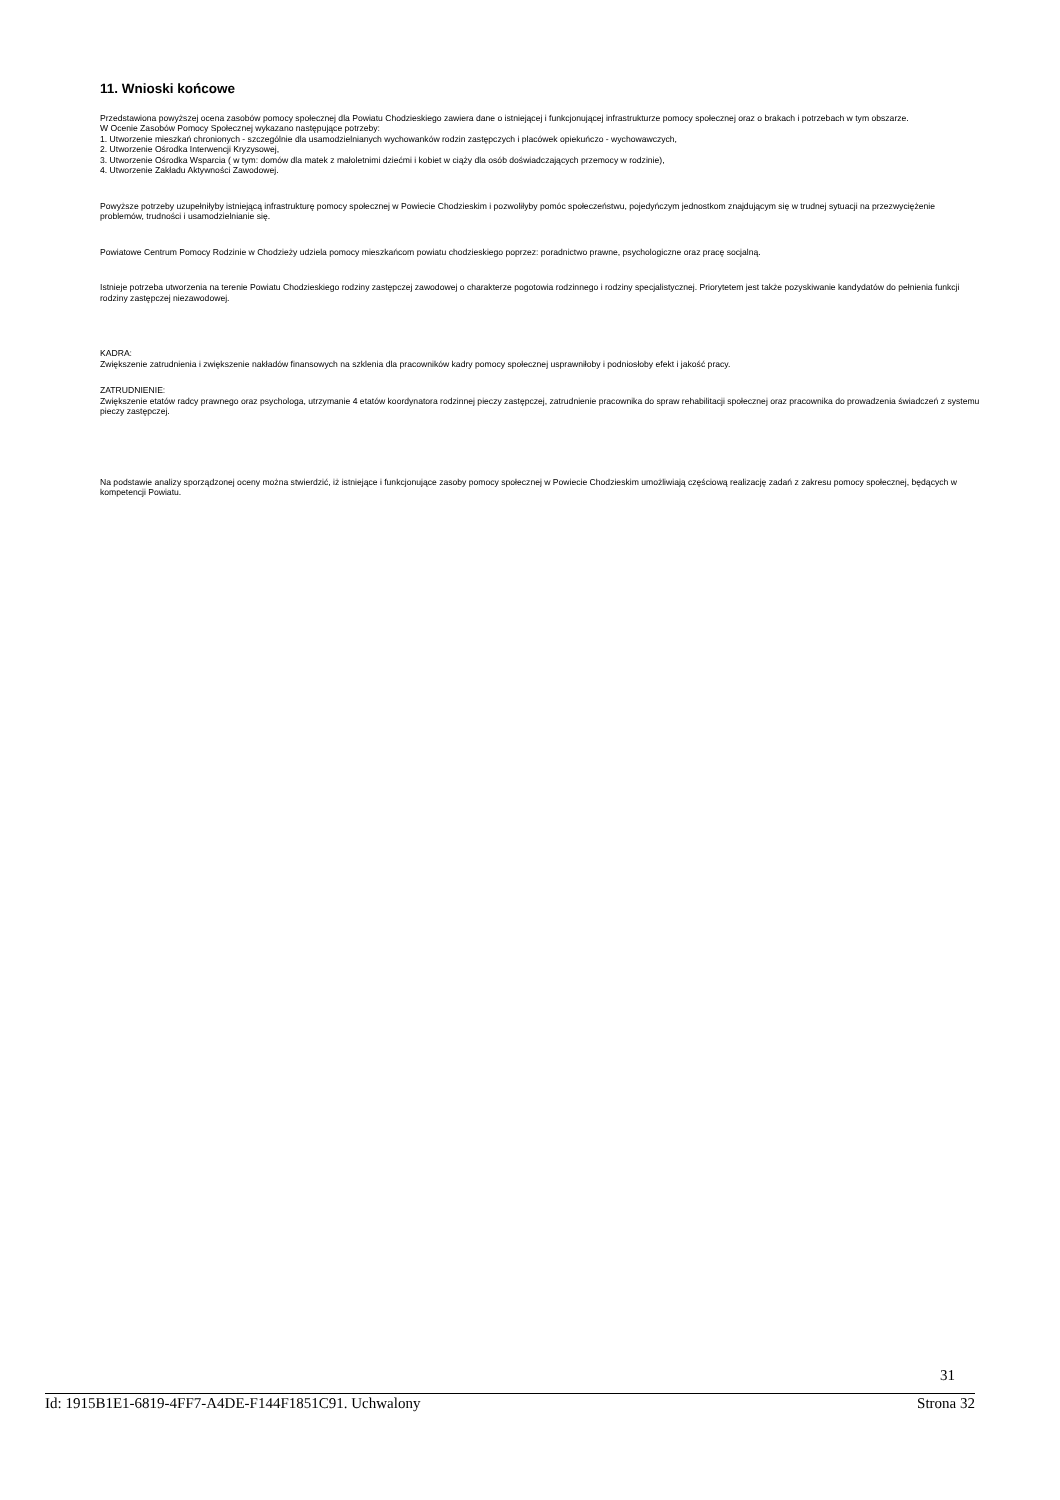11. Wnioski końcowe
Przedstawiona powyższej ocena zasobów pomocy społecznej dla Powiatu Chodzieskiego zawiera dane o istniejącej i funkcjonującej infrastrukturze pomocy społecznej oraz o brakach i potrzebach w tym obszarze.
W Ocenie Zasobów Pomocy Społecznej wykazano następujące potrzeby:
1. Utworzenie mieszkań chronionych - szczególnie dla usamodzielnianych wychowanków rodzin zastępczych i placówek opiekuńczo - wychowawczych,
2. Utworzenie Ośrodka Interwencji Kryzysowej,
3. Utworzenie Ośrodka Wsparcia ( w tym: domów dla matek z małoletnimi dziećmi i kobiet w ciąży dla osób doświadczających przemocy w rodzinie),
4. Utworzenie Zakładu Aktywności Zawodowej.
Powyższe potrzeby uzupełniłyby istniejącą infrastrukturę pomocy społecznej w Powiecie Chodzieskim i pozwoliłyby pomóc społeczeństwu, pojedyńczym jednostkom znajdującym się w trudnej sytuacji na przezwyciężenie problemów, trudności i usamodzielnianie się.
Powiatowe Centrum Pomocy Rodzinie w Chodzieży udziela pomocy mieszkańcom powiatu chodzieskiego poprzez: poradnictwo prawne, psychologiczne oraz pracę socjalną.
Istnieje potrzeba utworzenia na terenie Powiatu Chodzieskiego rodziny zastępczej zawodowej o charakterze pogotowia rodzinnego i rodziny specjalistycznej. Priorytetem jest także pozyskiwanie kandydatów do pełnienia funkcji rodziny zastępczej niezawodowej.
KADRA:
Zwiększenie zatrudnienia i zwiększenie nakładów finansowych na szklenia dla pracowników kadry pomocy społecznej usprawniłoby i podniosłoby efekt i jakość pracy.
ZATRUDNIENIE:
Zwiększenie etatów radcy prawnego oraz psychologa, utrzymanie 4 etatów koordynatora rodzinnej pieczy zastępczej, zatrudnienie pracownika do spraw rehabilitacji społecznej oraz pracownika do prowadzenia świadczeń z systemu pieczy zastępczej.
Na podstawie analizy sporządzonej oceny można stwierdzić, iż istniejące i funkcjonujące zasoby pomocy społecznej w Powiecie Chodzieskim umożliwiają częściową realizację zadań z zakresu pomocy społecznej, będących w kompetencji Powiatu.
31
Id: 1915B1E1-6819-4FF7-A4DE-F144F1851C91. Uchwalony Strona 32